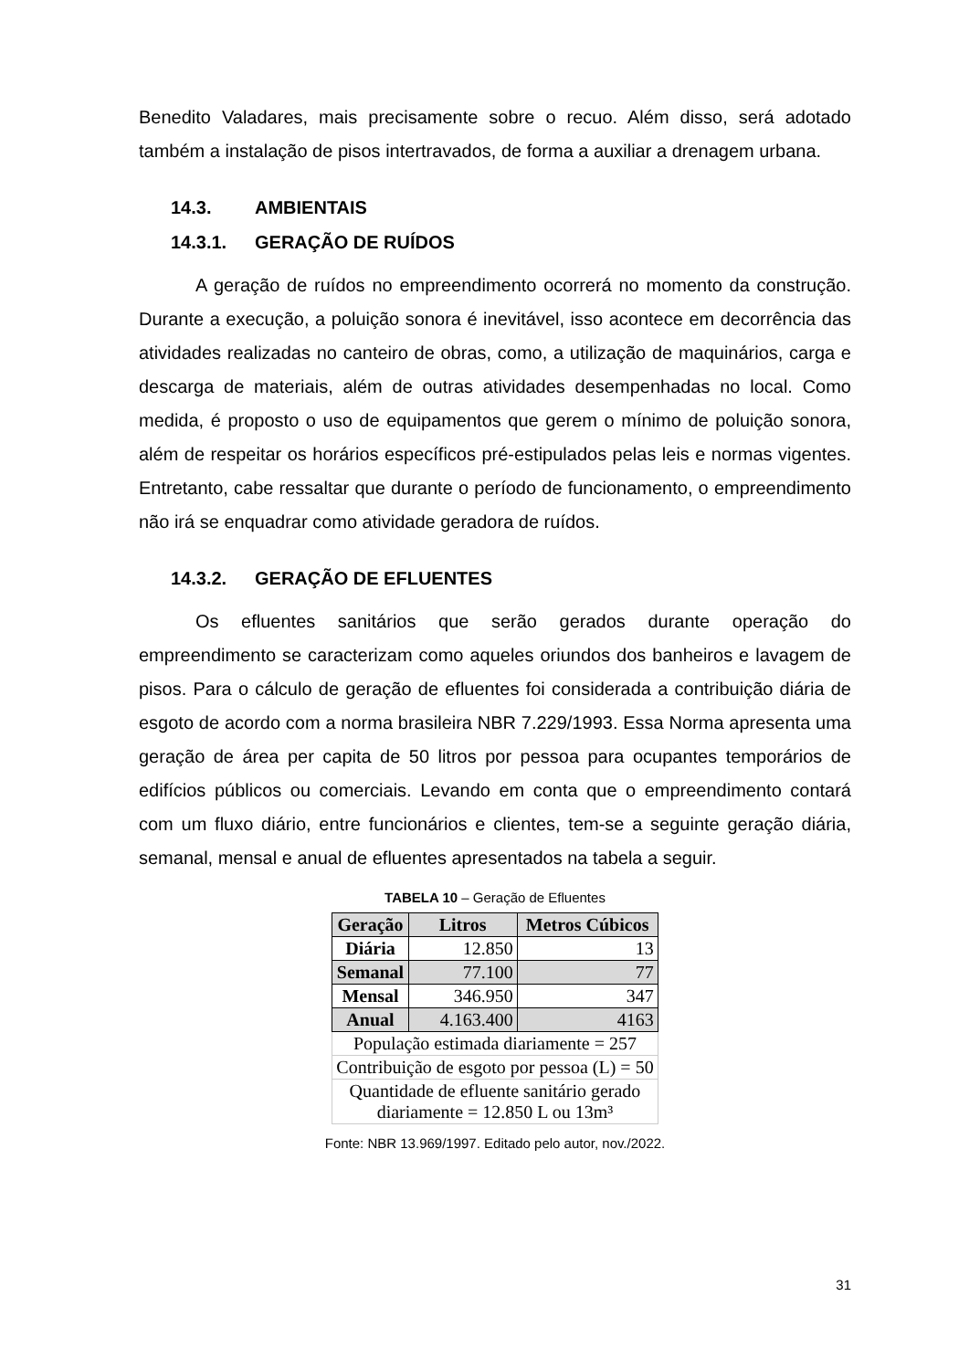Benedito Valadares, mais precisamente sobre o recuo. Além disso, será adotado também a instalação de pisos intertravados, de forma a auxiliar a drenagem urbana.
14.3. AMBIENTAIS
14.3.1. GERAÇÃO DE RUÍDOS
A geração de ruídos no empreendimento ocorrerá no momento da construção. Durante a execução, a poluição sonora é inevitável, isso acontece em decorrência das atividades realizadas no canteiro de obras, como, a utilização de maquinários, carga e descarga de materiais, além de outras atividades desempenhadas no local. Como medida, é proposto o uso de equipamentos que gerem o mínimo de poluição sonora, além de respeitar os horários específicos pré-estipulados pelas leis e normas vigentes. Entretanto, cabe ressaltar que durante o período de funcionamento, o empreendimento não irá se enquadrar como atividade geradora de ruídos.
14.3.2. GERAÇÃO DE EFLUENTES
Os efluentes sanitários que serão gerados durante operação do empreendimento se caracterizam como aqueles oriundos dos banheiros e lavagem de pisos. Para o cálculo de geração de efluentes foi considerada a contribuição diária de esgoto de acordo com a norma brasileira NBR 7.229/1993. Essa Norma apresenta uma geração de área per capita de 50 litros por pessoa para ocupantes temporários de edifícios públicos ou comerciais. Levando em conta que o empreendimento contará com um fluxo diário, entre funcionários e clientes, tem-se a seguinte geração diária, semanal, mensal e anual de efluentes apresentados na tabela a seguir.
TABELA 10 – Geração de Efluentes
| Geração | Litros | Metros Cúbicos |
| --- | --- | --- |
| Diária | 12.850 | 13 |
| Semanal | 77.100 | 77 |
| Mensal | 346.950 | 347 |
| Anual | 4.163.400 | 4163 |
| População estimada diariamente = 257 | | |
| Contribuição de esgoto por pessoa (L) = 50 | | |
| Quantidade de efluente sanitário gerado diariamente = 12.850 L ou 13m³ | | |
Fonte: NBR 13.969/1997. Editado pelo autor, nov./2022.
31